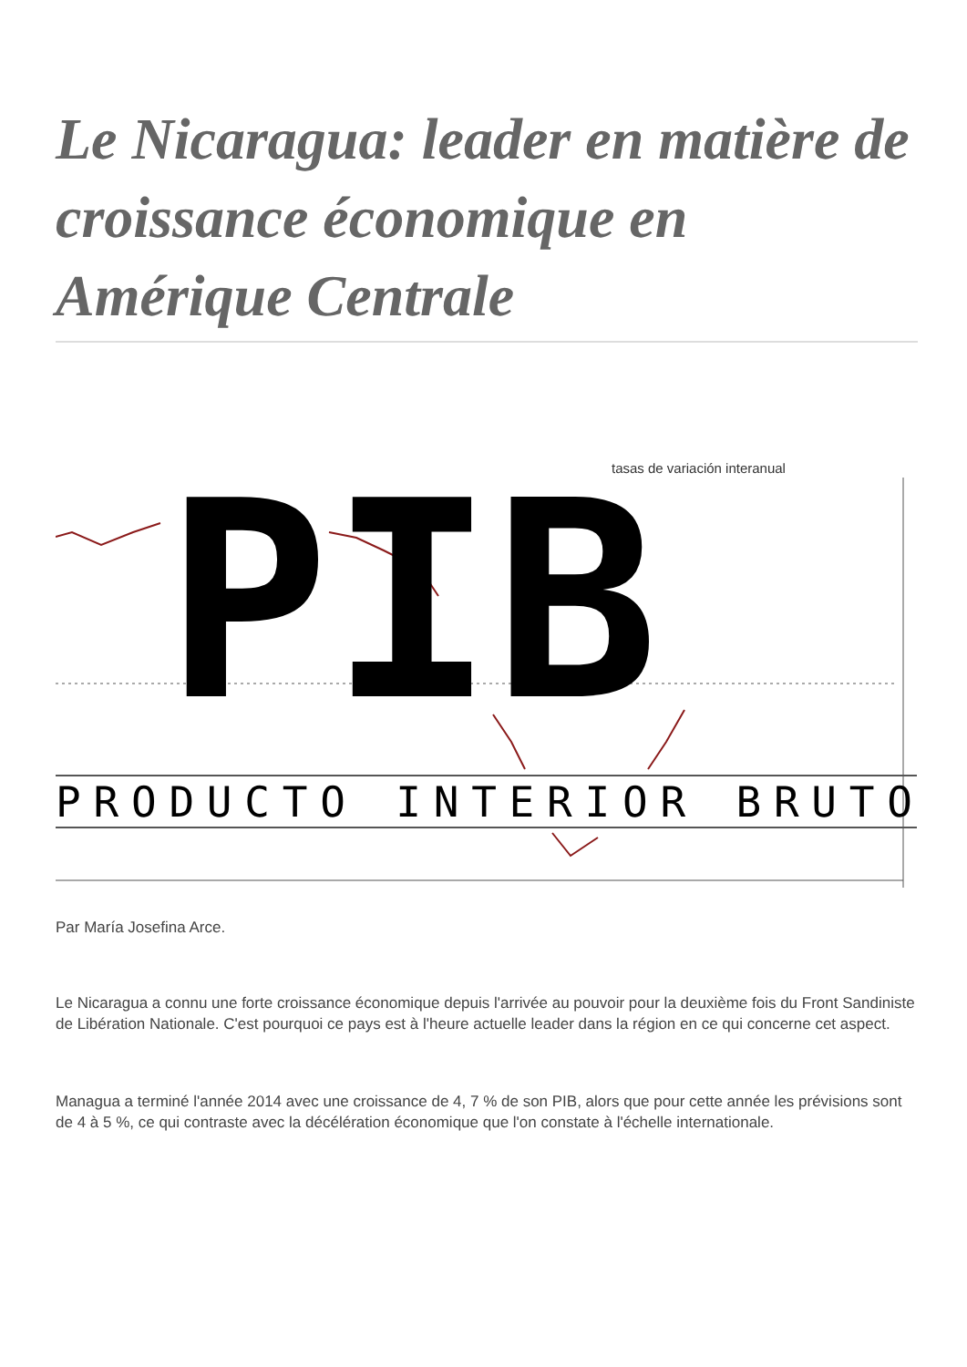Le Nicaragua: leader en matière de croissance économique en Amérique Centrale
tasas de variación interanual
PIB
PRODUCTO INTERIOR BRUTO
Par María Josefina Arce.
Le Nicaragua a connu une forte croissance économique depuis l'arrivée au pouvoir pour la deuxième fois du Front Sandiniste de Libération Nationale. C'est pourquoi ce pays est à l'heure actuelle leader dans la région en ce qui concerne cet aspect.
Managua a terminé l'année 2014 avec une croissance de 4, 7 % de son PIB, alors que pour cette année les prévisions sont de 4 à 5 %, ce qui contraste avec la décélération économique que l'on constate à l'échelle internationale.